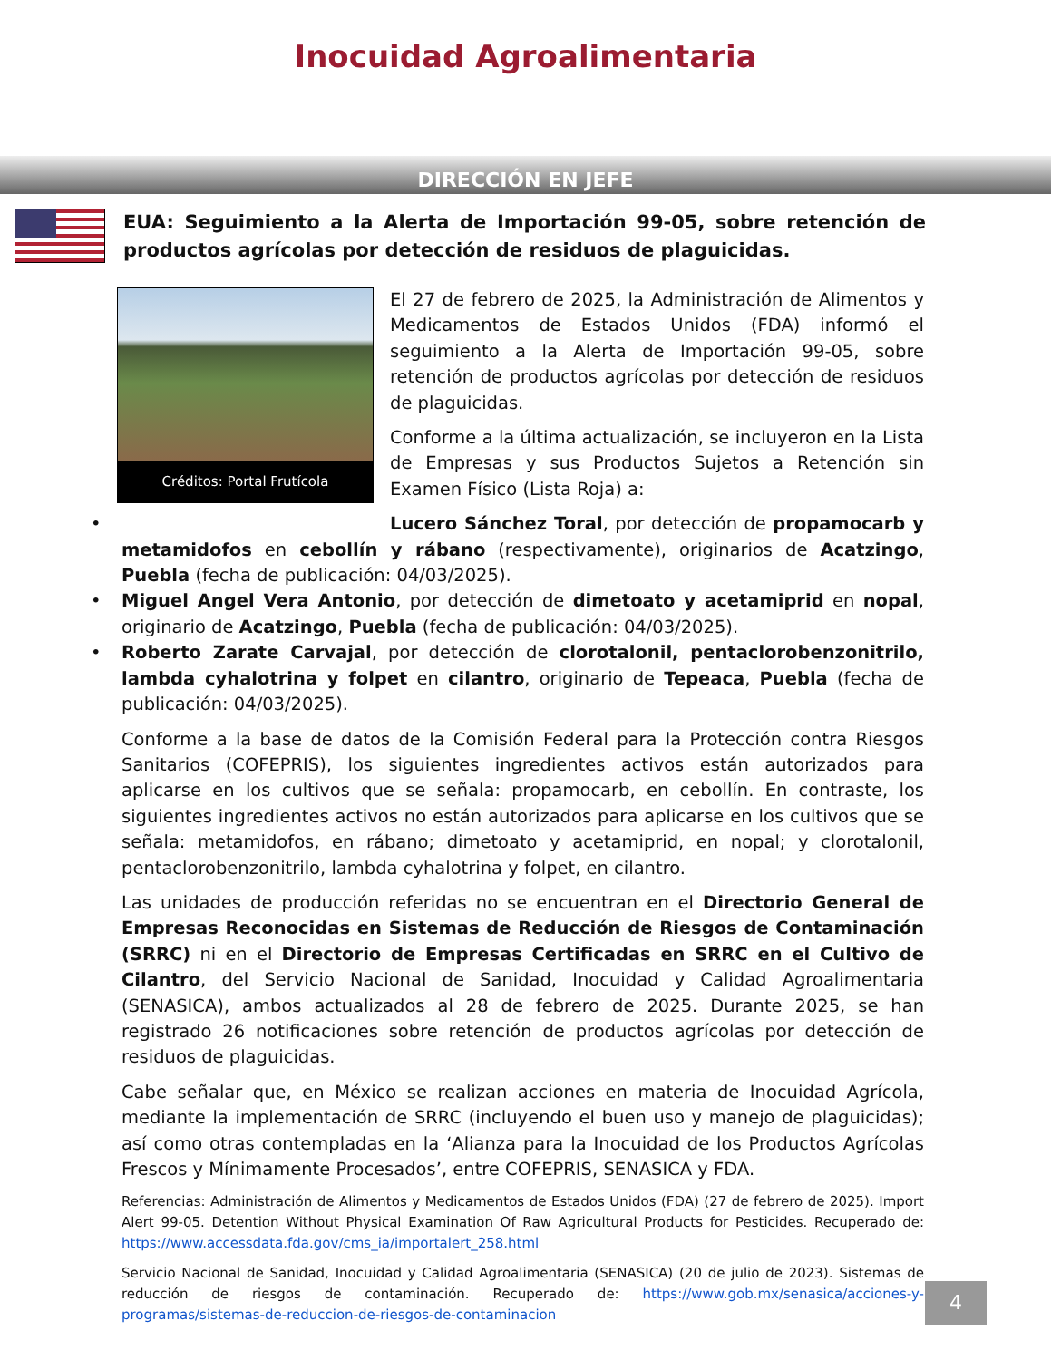Inocuidad Agroalimentaria
DIRECCIÓN EN JEFE
EUA: Seguimiento a la Alerta de Importación 99-05, sobre retención de productos agrícolas por detección de residuos de plaguicidas.
Créditos: Portal Frutícola
El 27 de febrero de 2025, la Administración de Alimentos y Medicamentos de Estados Unidos (FDA) informó el seguimiento a la Alerta de Importación 99-05, sobre retención de productos agrícolas por detección de residuos de plaguicidas.
Conforme a la última actualización, se incluyeron en la Lista de Empresas y sus Productos Sujetos a Retención sin Examen Físico (Lista Roja) a:
Lucero Sánchez Toral, por detección de propamocarb y metamidofos en cebollín y rábano (respectivamente), originarios de Acatzingo, Puebla (fecha de publicación: 04/03/2025).
Miguel Angel Vera Antonio, por detección de dimetoato y acetamiprid en nopal, originario de Acatzingo, Puebla (fecha de publicación: 04/03/2025).
Roberto Zarate Carvajal, por detección de clorotalonil, pentaclorobenzonitrilo, lambda cyhalotrina y folpet en cilantro, originario de Tepeaca, Puebla (fecha de publicación: 04/03/2025).
Conforme a la base de datos de la Comisión Federal para la Protección contra Riesgos Sanitarios (COFEPRIS), los siguientes ingredientes activos están autorizados para aplicarse en los cultivos que se señala: propamocarb, en cebollín. En contraste, los siguientes ingredientes activos no están autorizados para aplicarse en los cultivos que se señala: metamidofos, en rábano; dimetoato y acetamiprid, en nopal; y clorotalonil, pentaclorobenzonitrilo, lambda cyhalotrina y folpet, en cilantro.
Las unidades de producción referidas no se encuentran en el Directorio General de Empresas Reconocidas en Sistemas de Reducción de Riesgos de Contaminación (SRRC) ni en el Directorio de Empresas Certificadas en SRRC en el Cultivo de Cilantro, del Servicio Nacional de Sanidad, Inocuidad y Calidad Agroalimentaria (SENASICA), ambos actualizados al 28 de febrero de 2025. Durante 2025, se han registrado 26 notificaciones sobre retención de productos agrícolas por detección de residuos de plaguicidas.
Cabe señalar que, en México se realizan acciones en materia de Inocuidad Agrícola, mediante la implementación de SRRC (incluyendo el buen uso y manejo de plaguicidas); así como otras contempladas en la ‘Alianza para la Inocuidad de los Productos Agrícolas Frescos y Mínimamente Procesados’, entre COFEPRIS, SENASICA y FDA.
Referencias: Administración de Alimentos y Medicamentos de Estados Unidos (FDA) (27 de febrero de 2025). Import Alert 99-05. Detention Without Physical Examination Of Raw Agricultural Products for Pesticides. Recuperado de: https://www.accessdata.fda.gov/cms_ia/importalert_258.html
Servicio Nacional de Sanidad, Inocuidad y Calidad Agroalimentaria (SENASICA) (20 de julio de 2023). Sistemas de reducción de riesgos de contaminación. Recuperado de: https://www.gob.mx/senasica/acciones-y-programas/sistemas-de-reduccion-de-riesgos-de-contaminacion
4